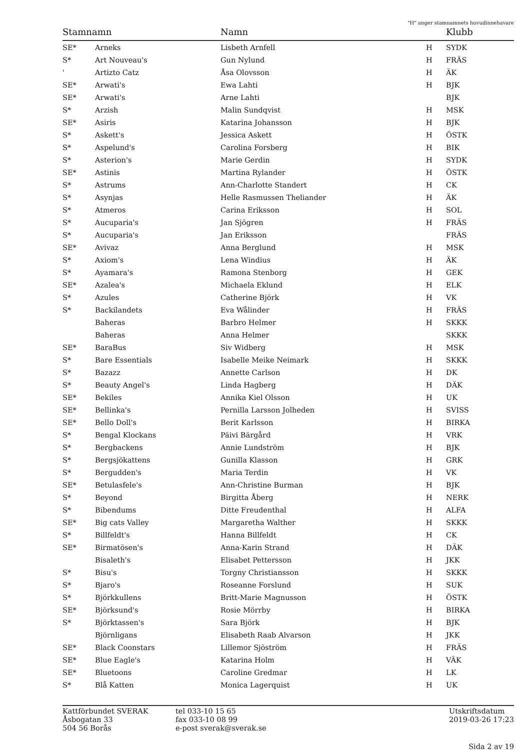"H" anger stamnamnets huvudinnehavare
| Stamnamn | | Namn | | Klubb |
| --- | --- | --- | --- | --- |
| SE* | Arneks | Lisbeth Arnfell | H | SYDK |
| S* | Art Nouveau's | Gun Nylund | H | FRÄS |
| ' | Artizto Catz | Åsa Olovsson | H | ÄK |
| SE* | Arwati's | Ewa Lahti | H | BJK |
| SE* | Arwati's | Arne Lahti | | BJK |
| S* | Arzish | Malin Sundqvist | H | MSK |
| SE* | Asiris | Katarina Johansson | H | BJK |
| S* | Askett's | Jessica Askett | H | ÖSTK |
| S* | Aspelund's | Carolina Forsberg | H | BIK |
| S* | Asterion's | Marie Gerdin | H | SYDK |
| SE* | Astinis | Martina Rylander | H | ÖSTK |
| S* | Astrums | Ann-Charlotte Standert | H | CK |
| S* | Asynjas | Helle Rasmussen Theliander | H | ÄK |
| S* | Atmeros | Carina Eriksson | H | SOL |
| S* | Aucuparia's | Jan Sjögren | H | FRÄS |
| S* | Aucuparia's | Jan Eriksson | | FRÄS |
| SE* | Avivaz | Anna Berglund | H | MSK |
| S* | Axiom's | Lena Windius | H | ÄK |
| S* | Ayamara's | Ramona Stenborg | H | GEK |
| SE* | Azalea's | Michaela Eklund | H | ELK |
| S* | Azules | Catherine Björk | H | VK |
| S* | Backilandets | Eva Wålinder | H | FRÄS |
| | Baheras | Barbro Helmer | H | SKKK |
| | Baheras | Anna Helmer | | SKKK |
| SE* | BaraBus | Siv Widberg | H | MSK |
| S* | Bare Essentials | Isabelle Meike Neimark | H | SKKK |
| S* | Bazazz | Annette Carlson | H | DK |
| S* | Beauty Angel's | Linda Hagberg | H | DÄK |
| SE* | Bekiles | Annika Kiel Olsson | H | UK |
| SE* | Bellinka's | Pernilla Larsson Jolheden | H | SVISS |
| SE* | Bello Doll's | Berit Karlsson | H | BIRKA |
| S* | Bengal Klockans | Päivi Bärgård | H | VRK |
| S* | Bergbackens | Annie Lundström | H | BJK |
| S* | Bergsjökattens | Gunilla Klasson | H | GRK |
| S* | Bergudden's | Maria Terdin | H | VK |
| SE* | Betulasfele's | Ann-Christine Burman | H | BJK |
| S* | Beyond | Birgitta Åberg | H | NERK |
| S* | Bibendums | Ditte Freudenthal | H | ALFA |
| SE* | Big cats Valley | Margaretha Walther | H | SKKK |
| S* | Billfeldt's | Hanna Billfeldt | H | CK |
| SE* | Birmatösen's | Anna-Karin Strand | H | DÄK |
| | Bisaleth's | Elisabet Pettersson | H | JKK |
| S* | Bisu's | Torgny Christiansson | H | SKKK |
| S* | Bjaro's | Roseanne Forslund | H | SUK |
| S* | Björkkullens | Britt-Marie Magnusson | H | ÖSTK |
| SE* | Björksund's | Rosie Mörrby | H | BIRKA |
| S* | Björktassen's | Sara Björk | H | BJK |
| | Björnligans | Elisabeth Raab Alvarson | H | JKK |
| SE* | Black Coonstars | Lillemor Sjöström | H | FRÄS |
| SE* | Blue Eagle's | Katarina Holm | H | VÄK |
| SE* | Bluetoons | Caroline Gredmar | H | LK |
| S* | Blå Katten | Monica Lagerquist | H | UK |
Kattförbundet SVERAK
Åsbogatan 33
504 56 Borås
tel 033-10 15 65
fax 033-10 08 99
e-post sverak@sverak.se
Utskriftsdatum
2019-03-26 17:23
Sida 2 av 19